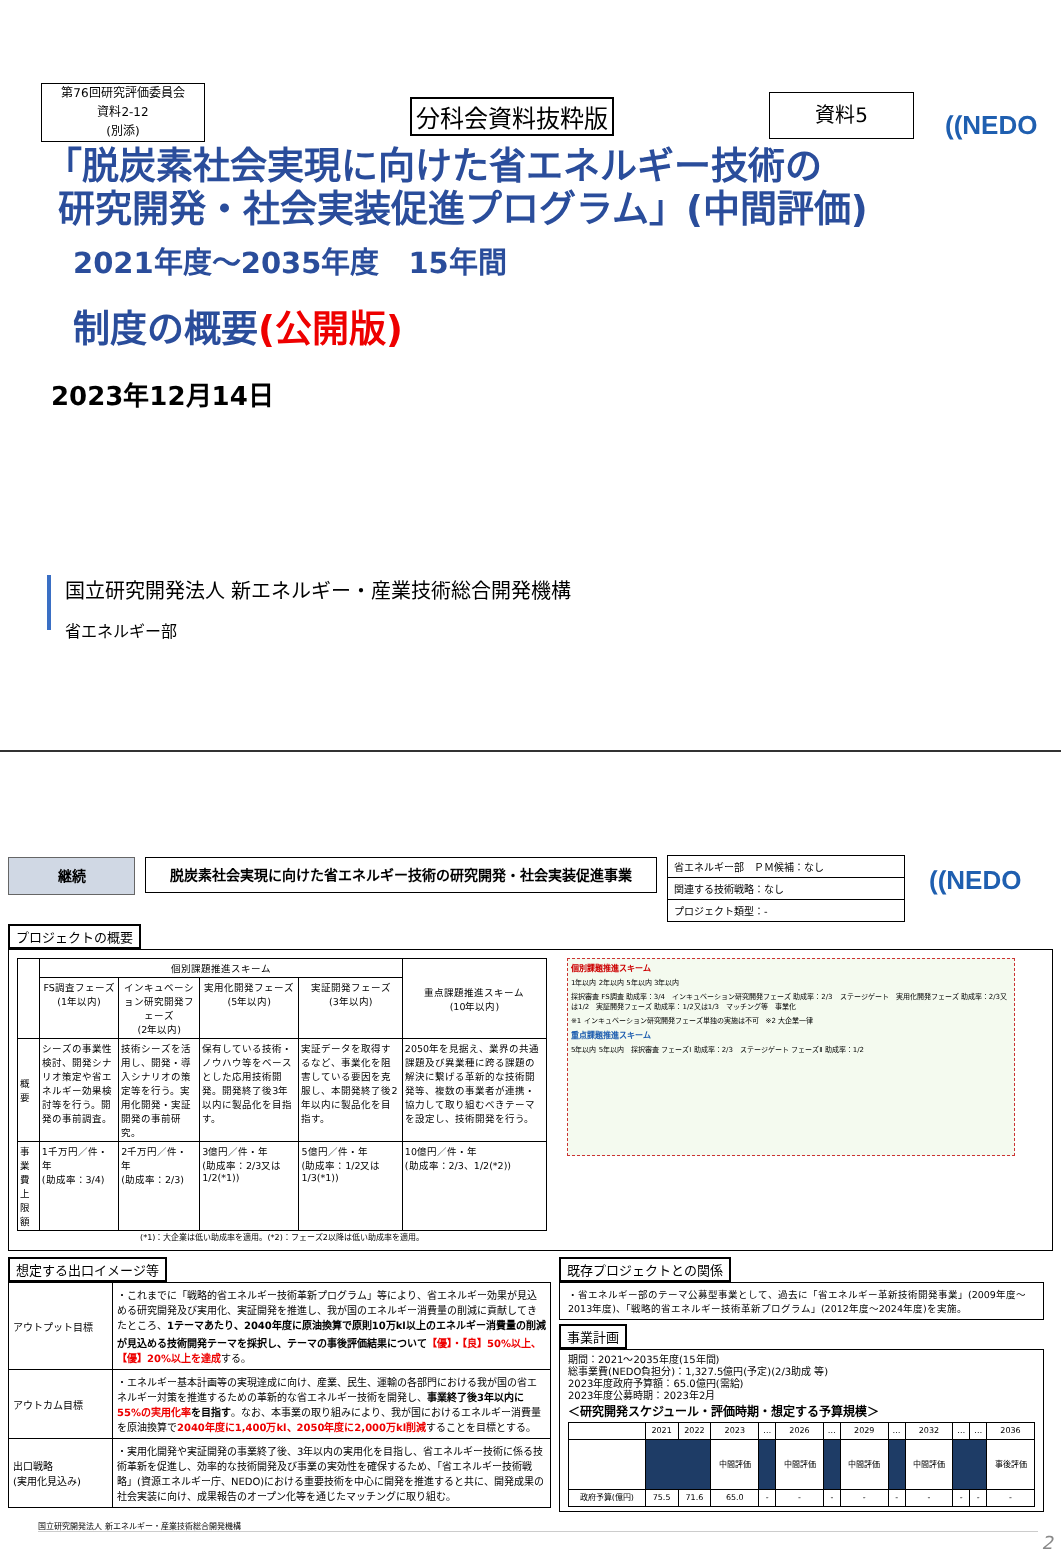第76回研究評価委員会
資料2-12
(別添)
分科会資料抜粋版 資料5
((NEDO
「脱炭素社会実現に向けた省エネルギー技術の
研究開発・社会実装促進プログラム」(中間評価)
2021年度～2035年度　15年間
制度の概要(公開版)
2023年12月14日
国立研究開発法人 新エネルギー・産業技術総合開発機構
省エネルギー部
継続
脱炭素社会実現に向けた省エネルギー技術の研究開発・社会実装促進事業
| 省エネルギー部 ＰＭ候補：なし |
| 関連する技術戦略：なし |
| プロジェクト類型：- |
((NEDO
プロジェクトの概要
| | 個別課題推進スキーム | | | | 重点課題推進スキーム (10年以内) |
| --- | --- | --- | --- | --- | --- |
| | FS調査フェーズ (1年以内) | インキュベーション研究開発フェーズ (2年以内) | 実用化開発フェーズ (5年以内) | 実証開発フェーズ (3年以内) | |
| 概要 | シーズの事業性検討、開発シナリオ策定や省エネルギー効果検討等を行う。開発の事前調査。 | 技術シーズを活用し、開発・導入シナリオの策定等を行う。実用化開発・実証開発の事前研究。 | 保有している技術・ノウハウ等をベースとした応用技術開発。開発終了後3年以内に製品化を目指す。 | 実証データを取得するなど、事業化を阻害している要因を克服し、本開発終了後2年以内に製品化を目指す。 | 2050年を見据え、業界の共通課題及び異業種に跨る課題の解決に繋げる革新的な技術開発等、複数の事業者が連携・協力して取り組むべきテーマを設定し、技術開発を行う。 |
| 事業費上限額 | 1千万円／件・年 (助成率：3/4) | 2千万円／件・年 (助成率：2/3) | 3億円／件・年 (助成率：2/3又は1/2(*1)) | 5億円／件・年 (助成率：1/2又は1/3(*1)) | 10億円／件・年 (助成率：2/3、1/2(*2)) |
(*1)：大企業は低い助成率を適用。(*2)：フェーズ2以降は低い助成率を適用。
個別課題推進スキーム
1年以内 2年以内 5年以内 3年以内
採択審査 FS調査 助成率：3/4　インキュベーション研究開発フェーズ 助成率：2/3　ステージゲート　実用化開発フェーズ 助成率：2/3又は1/2　実証開発フェーズ 助成率：1/2又は1/3　マッチング等　事業化
※1 インキュベーション研究開発フェーズ単独の実施は不可　※2 大企業一律
重点課題推進スキーム
5年以内 5年以内　採択審査 フェーズⅠ 助成率：2/3　ステージゲート フェーズⅡ 助成率：1/2
想定する出口イメージ等
| アウトプット目標 | ・これまでに「戦略的省エネルギー技術革新プログラム」等により、省エネルギー効果が見込める研究開発及び実用化、実証開発を推進し、我が国のエネルギー消費量の削減に貢献してきたところ、 1テーマあたり、2040年度に原油換算で原則10万kl以上のエネルギー消費量の削減が見込める技術開発テーマを採択し、テーマの事後評価結果について 【優】・【良】50%以上、【優】20%以上を達成 する。 |
| アウトカム目標 | ・エネルギー基本計画等の実現達成に向け、産業、民生、運輸の各部門における我が国の省エネルギー対策を推進するための革新的な省エネルギー技術を開発し、 事業終了後3年以内に 55%の実用化率 を目指す 。なお、本事業の取り組みにより、我が国におけるエネルギー消費量を原油換算で 2040年度に1,400万kl、2050年度に2,000万kl削減 することを目標とする。 |
| 出口戦略 (実用化見込み) | ・実用化開発や実証開発の事業終了後、3年以内の実用化を目指し、省エネルギー技術に係る技術革新を促進し、効率的な技術開発及び事業の実効性を確保するため、「省エネルギー技術戦略」(資源エネルギー庁、NEDO)における重要技術を中心に開発を推進すると共に、開発成果の社会実装に向け、成果報告のオープン化等を通じたマッチングに取り組む。 |
既存プロジェクトとの関係
・省エネルギー部のテーマ公募型事業として、過去に「省エネルギー革新技術開発事業」(2009年度～2013年度)、「戦略的省エネルギー技術革新プログラム」(2012年度～2024年度)を実施。
事業計画
期間：2021～2035年度(15年間)
総事業費(NEDO負担分)：1,327.5億円(予定)(2/3助成 等)
2023年度政府予算額：65.0億円(需給)
2023年度公募時期：2023年2月
＜研究開発スケジュール・評価時期・想定する予算規模＞
| | 2021 | 2022 | 2023 | … | 2026 | … | 2029 | … | 2032 | … | … | 2036 |
| --- | --- | --- | --- | --- | --- | --- | --- | --- | --- | --- | --- | --- |
| | | | 中間評価 | | 中間評価 | | 中間評価 | | 中間評価 | | | 事後評価 |
| 政府予算(億円) | 75.5 | 71.6 | 65.0 | - | - | - | - | - | - | - | - | - |
国立研究開発法人 新エネルギー・産業技術総合開発機構
2